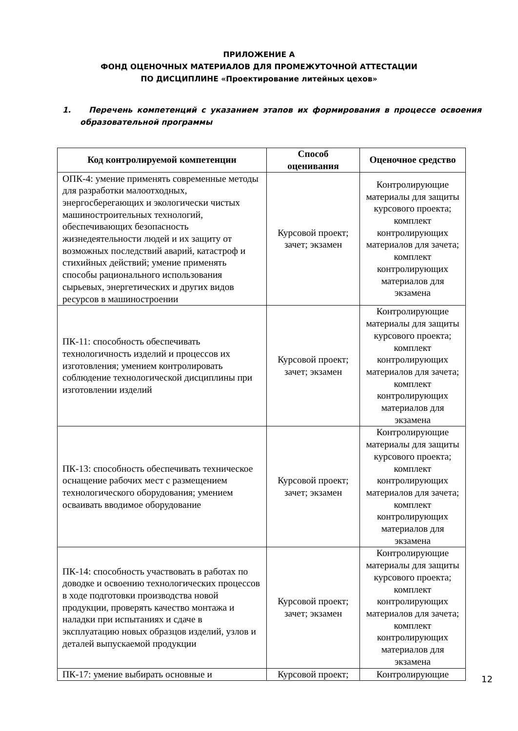ПРИЛОЖЕНИЕ А
ФОНД ОЦЕНОЧНЫХ МАТЕРИАЛОВ ДЛЯ ПРОМЕЖУТОЧНОЙ АТТЕСТАЦИИ
ПО ДИСЦИПЛИНЕ «Проектирование литейных цехов»
1. Перечень компетенций с указанием этапов их формирования в процессе освоения образовательной программы
| Код контролируемой компетенции | Способ оценивания | Оценочное средство |
| --- | --- | --- |
| ОПК-4: умение применять современные методы для разработки малоотходных, энергосберегающих и экологически чистых машиностроительных технологий, обеспечивающих безопасность жизнедеятельности людей и их защиту от возможных последствий аварий, катастроф и стихийных действий; умение применять способы рационального использования сырьевых, энергетических и других видов ресурсов в машиностроении | Курсовой проект; зачет; экзамен | Контролирующие материалы для защиты курсового проекта; комплект контролирующих материалов для зачета; комплект контролирующих материалов для экзамена |
| ПК-11: способность обеспечивать технологичность изделий и процессов их изготовления; умением контролировать соблюдение технологической дисциплины при изготовлении изделий | Курсовой проект; зачет; экзамен | Контролирующие материалы для защиты курсового проекта; комплект контролирующих материалов для зачета; комплект контролирующих материалов для экзамена |
| ПК-13: способность обеспечивать техническое оснащение рабочих мест с размещением технологического оборудования; умением осваивать вводимое оборудование | Курсовой проект; зачет; экзамен | Контролирующие материалы для защиты курсового проекта; комплект контролирующих материалов для зачета; комплект контролирующих материалов для экзамена |
| ПК-14: способность участвовать в работах по доводке и освоению технологических процессов в ходе подготовки производства новой продукции, проверять качество монтажа и наладки при испытаниях и сдаче в эксплуатацию новых образцов изделий, узлов и деталей выпускаемой продукции | Курсовой проект; зачет; экзамен | Контролирующие материалы для защиты курсового проекта; комплект контролирующих материалов для зачета; комплект контролирующих материалов для экзамена |
| ПК-17: умение выбирать основные и | Курсовой проект; | Контролирующие |
12